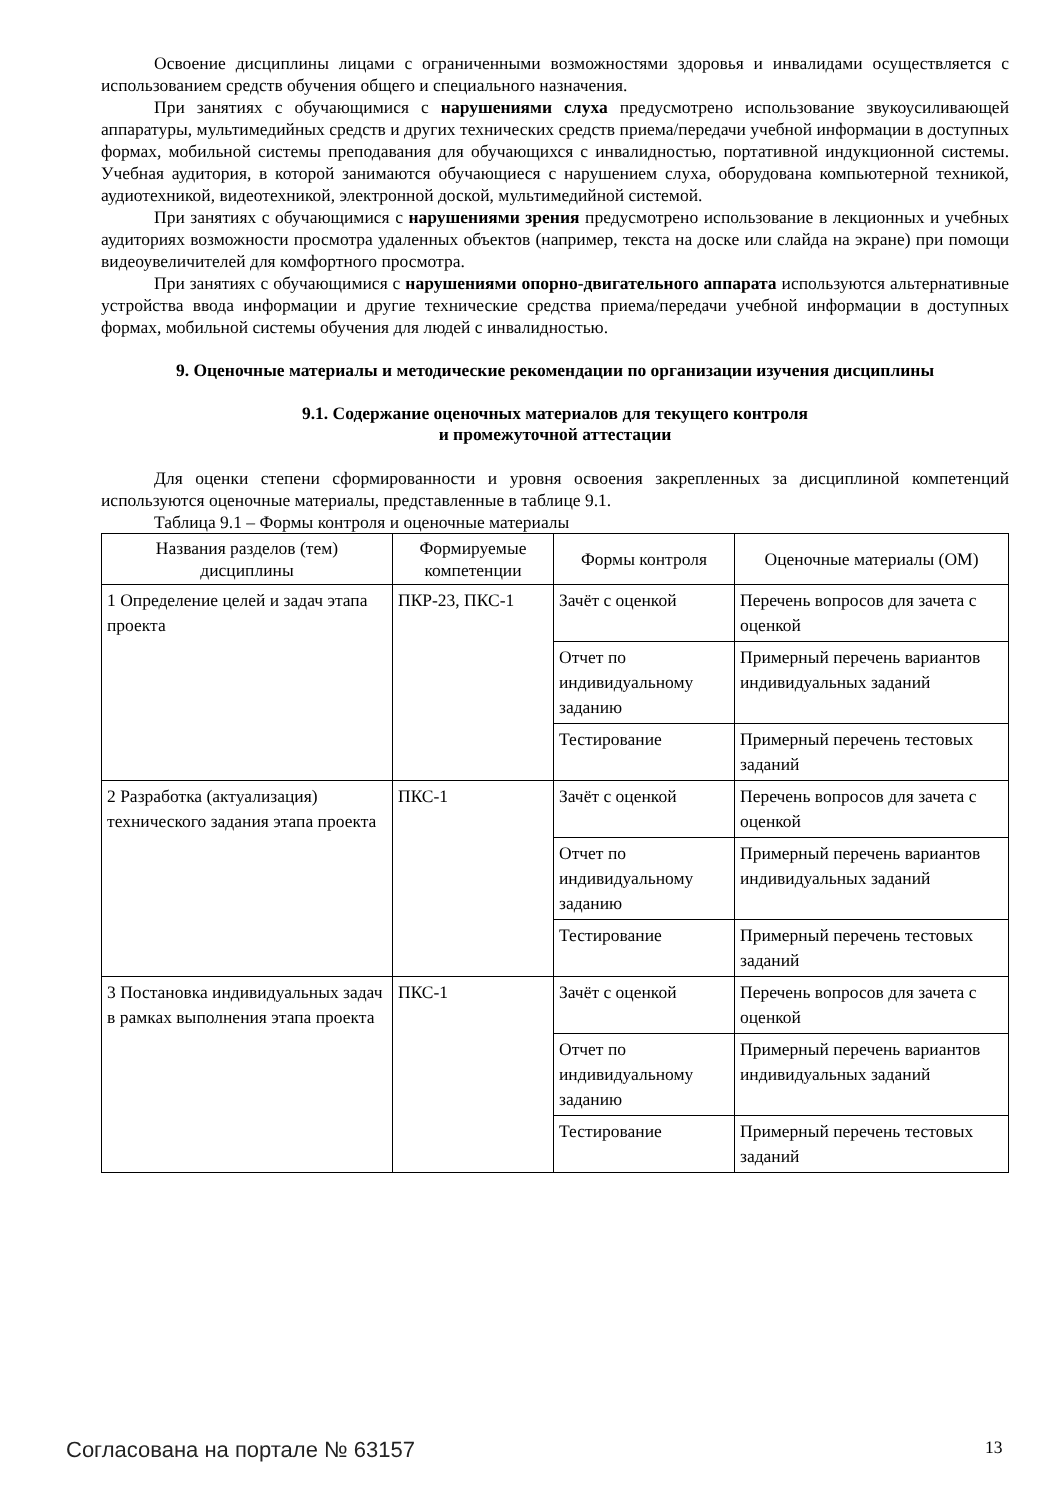Освоение дисциплины лицами с ограниченными возможностями здоровья и инвалидами осуществляется с использованием средств обучения общего и специального назначения.
При занятиях с обучающимися с нарушениями слуха предусмотрено использование звукоусиливающей аппаратуры, мультимедийных средств и других технических средств приема/передачи учебной информации в доступных формах, мобильной системы преподавания для обучающихся с инвалидностью, портативной индукционной системы. Учебная аудитория, в которой занимаются обучающиеся с нарушением слуха, оборудована компьютерной техникой, аудиотехникой, видеотехникой, электронной доской, мультимедийной системой.
При занятиях с обучающимися с нарушениями зрения предусмотрено использование в лекционных и учебных аудиториях возможности просмотра удаленных объектов (например, текста на доске или слайда на экране) при помощи видеоувеличителей для комфортного просмотра.
При занятиях с обучающимися с нарушениями опорно-двигательного аппарата используются альтернативные устройства ввода информации и другие технические средства приема/передачи учебной информации в доступных формах, мобильной системы обучения для людей с инвалидностью.
9. Оценочные материалы и методические рекомендации по организации изучения дисциплины
9.1. Содержание оценочных материалов для текущего контроля
и промежуточной аттестации
Для оценки степени сформированности и уровня освоения закрепленных за дисциплиной компетенций используются оценочные материалы, представленные в таблице 9.1.
Таблица 9.1 – Формы контроля и оценочные материалы
| Названия разделов (тем) дисциплины | Формируемые компетенции | Формы контроля | Оценочные материалы (ОМ) |
| --- | --- | --- | --- |
| 1 Определение целей и задач этапа проекта | ПКР-23, ПКС-1 | Зачёт с оценкой | Перечень вопросов для зачета с оценкой |
| | | Отчет по индивидуальному заданию | Примерный перечень вариантов индивидуальных заданий |
| | | Тестирование | Примерный перечень тестовых заданий |
| 2 Разработка (актуализация) технического задания этапа проекта | ПКС-1 | Зачёт с оценкой | Перечень вопросов для зачета с оценкой |
| | | Отчет по индивидуальному заданию | Примерный перечень вариантов индивидуальных заданий |
| | | Тестирование | Примерный перечень тестовых заданий |
| 3 Постановка индивидуальных задач в рамках выполнения этапа проекта | ПКС-1 | Зачёт с оценкой | Перечень вопросов для зачета с оценкой |
| | | Отчет по индивидуальному заданию | Примерный перечень вариантов индивидуальных заданий |
| | | Тестирование | Примерный перечень тестовых заданий |
Согласована на портале № 63157 13